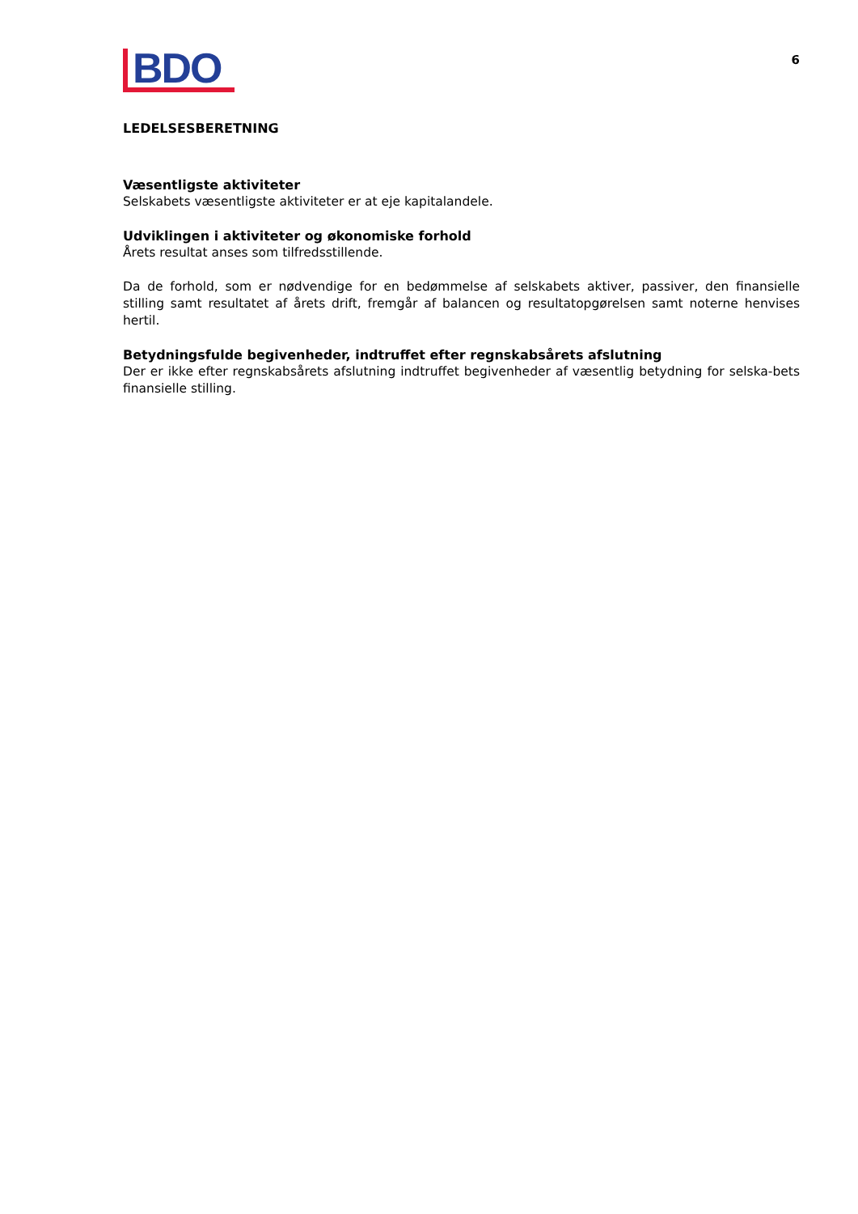BDO
6
LEDELSESBERETNING
Væsentligste aktiviteter
Selskabets væsentligste aktiviteter er at eje kapitalandele.
Udviklingen i aktiviteter og økonomiske forhold
Årets resultat anses som tilfredsstillende.
Da de forhold, som er nødvendige for en bedømmelse af selskabets aktiver, passiver, den finansielle stilling samt resultatet af årets drift, fremgår af balancen og resultatopgørelsen samt noterne henvises hertil.
Betydningsfulde begivenheder, indtruffet efter regnskabsårets afslutning
Der er ikke efter regnskabsårets afslutning indtruffet begivenheder af væsentlig betydning for selska-bets finansielle stilling.